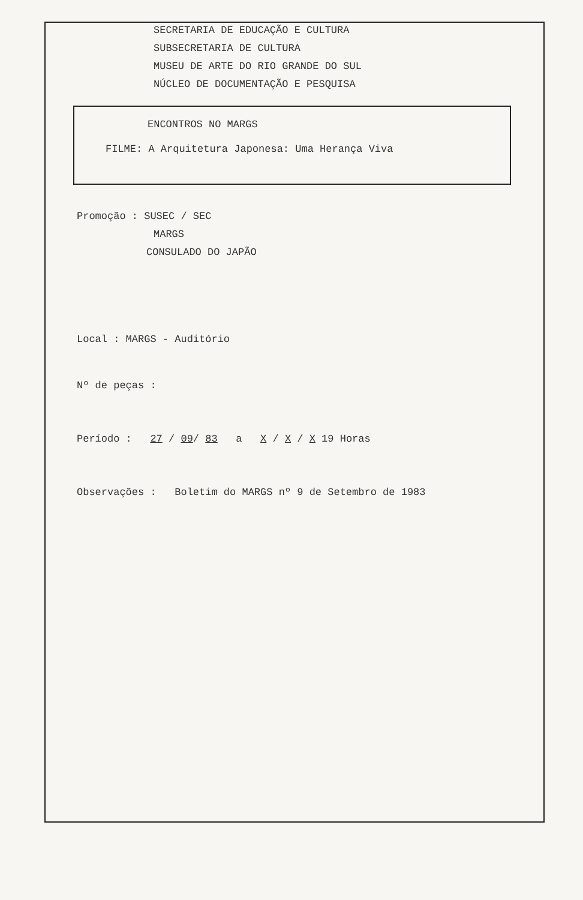SECRETARIA DE EDUCAÇÃO E CULTURA
SUBSECRETARIA DE CULTURA
MUSEU DE ARTE DO RIO GRANDE DO SUL
NÚCLEO DE DOCUMENTAÇÃO E PESQUISA
ENCONTROS NO MARGS
FILME: A Arquitetura Japonesa: Uma Herança Viva
Promoção : SUSEC / SEC
MARGS
CONSULADO DO JAPÃO
Local : MARGS - Auditório
Nº de peças :
Período : 27 / 09/ 83 a X / X / X 19 Horas
Observações : Boletim do MARGS nº 9 de Setembro de 1983